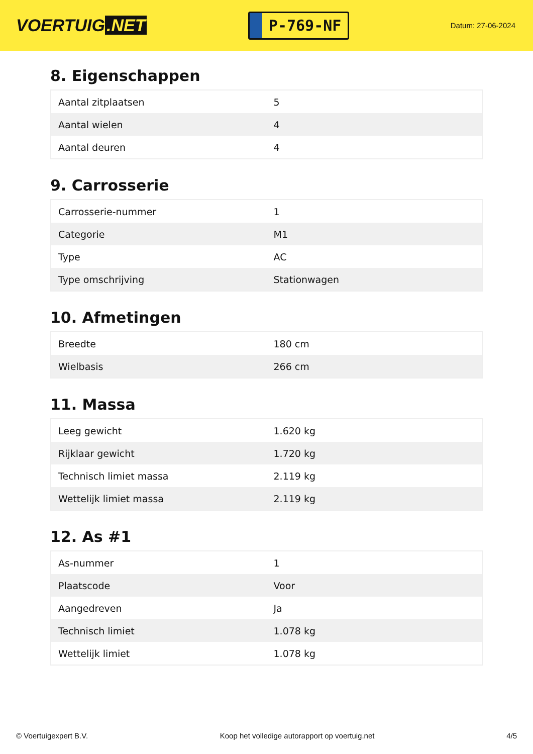VOERTUIG.NET
P-769-NF
Datum: 27-06-2024
8. Eigenschappen
| Aantal zitplaatsen | 5 |
| Aantal wielen | 4 |
| Aantal deuren | 4 |
9. Carrosserie
| Carrosserie-nummer | 1 |
| Categorie | M1 |
| Type | AC |
| Type omschrijving | Stationwagen |
10. Afmetingen
| Breedte | 180 cm |
| Wielbasis | 266 cm |
11. Massa
| Leeg gewicht | 1.620 kg |
| Rijklaar gewicht | 1.720 kg |
| Technisch limiet massa | 2.119 kg |
| Wettelijk limiet massa | 2.119 kg |
12. As #1
| As-nummer | 1 |
| Plaatscode | Voor |
| Aangedreven | Ja |
| Technisch limiet | 1.078 kg |
| Wettelijk limiet | 1.078 kg |
© Voertuigexpert B.V. Koop het volledige autorapport op voertuig.net 4/5